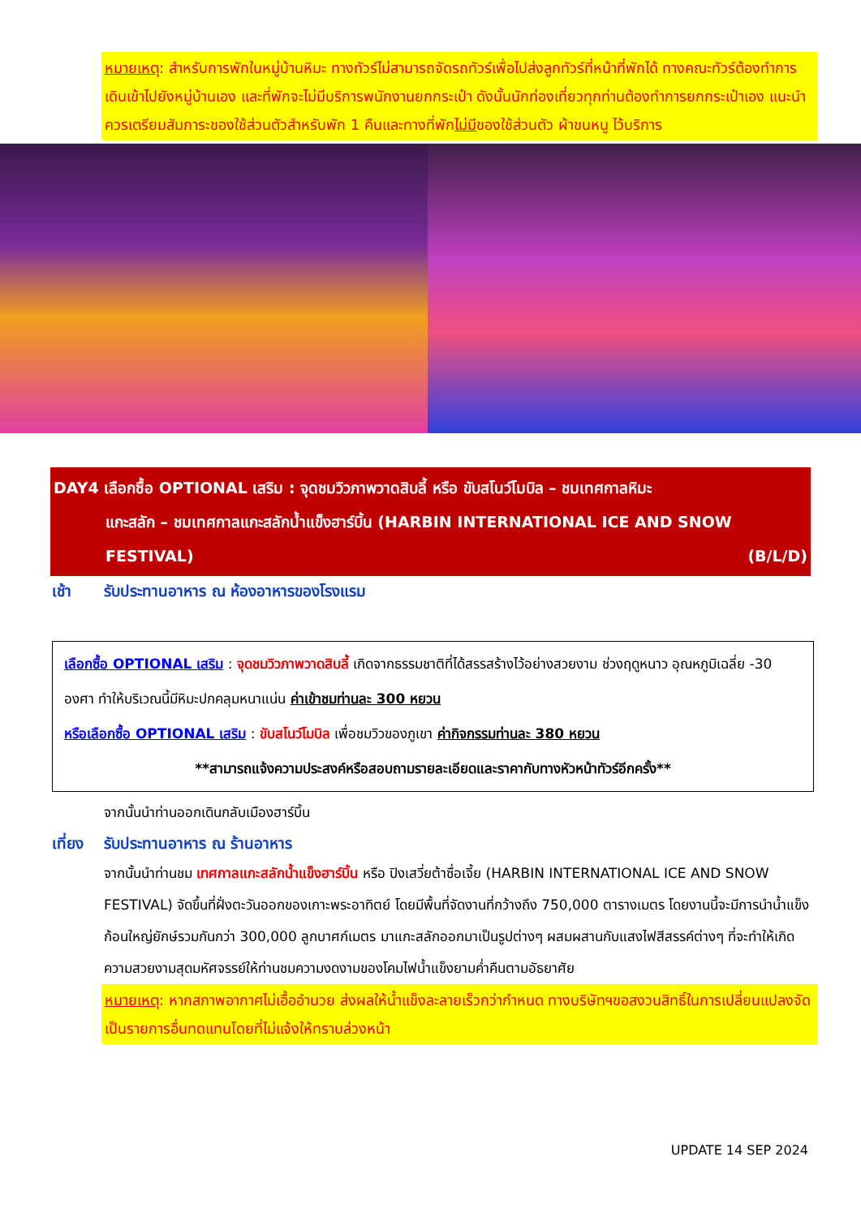หมายเหตุ: สำหรับการพักในหมู่บ้านหิมะ ทางทัวร์ไม่สามารถจัดรถทัวร์เพื่อไปส่งลูกทัวร์ที่หน้าที่พักได้ ทางคณะทัวร์ต้องทำการเดินเข้าไปยังหมู่บ้านเอง และที่พักจะไม่มีบริการพนักงานยกกระเป๋า ดังนั้นนักท่องเที่ยวทุกท่านต้องทำการยกกระเป๋าเอง แนะนำควรเตรียมสัมภาระของใช้ส่วนตัวสำหรับพัก 1 คืนและทางที่พักไม่มีของใช้ส่วนตัว ผ้าขนหนู ไว้บริการ
DAY4 เลือกซื้อ OPTIONAL เสริม : จุดชมวิวภาพวาดสิบลี้ หรือ ขับสโนว์โมบิล – ชมเทศกาลหิมะ
แกะสลัก – ชมเทศกาลแกะสลักน้ำแข็งฮาร์บิ้น (HARBIN INTERNATIONAL ICE AND SNOW
FESTIVAL) (B/L/D)
เช้า รับประทานอาหาร ณ ห้องอาหารของโรงแรม
เลือกซื้อ OPTIONAL เสริม : จุดชมวิวภาพวาดสิบลี้ เกิดจากธรรมชาติที่ได้สรรสร้างไว้อย่างสวยงาม ช่วงฤดูหนาว อุณหภูมิเฉลี่ย -30 องศา ทำให้บริเวณนี้มีหิมะปกคลุมหนาแน่น ค่าเข้าชมท่านละ 300 หยวน
หรือเลือกซื้อ OPTIONAL เสริม : ขับสโนว์โมบิล เพื่อชมวิวของภูเขา ค่ากิจกรรมท่านละ 380 หยวน
**สามารถแจ้งความประสงค์หรือสอบถามรายละเอียดและราคากับทางหัวหน้าทัวร์อีกครั้ง**
จากนั้นนำท่านออกเดินกลับเมืองฮาร์บิ้น
เที่ยง รับประทานอาหาร ณ ร้านอาหาร
จากนั้นนำท่านชม เทศกาลแกะสลักน้ำแข็งฮาร์บิ้น หรือ ปิงเสวี่ยต้าซื่อเจี้ย (HARBIN INTERNATIONAL ICE AND SNOW FESTIVAL) จัดขึ้นที่ฝั่งตะวันออกของเกาะพระอาทิตย์ โดยมีพื้นที่จัดงานที่กว้างถึง 750,000 ตารางเมตร โดยงานนี้จะมีการนำน้ำแข็งก้อนใหญ่ยักษ์รวมกันกว่า 300,000 ลูกบาศก์เมตร มาแกะสลักออกมาเป็นรูปต่างๆ ผสมผสานกับแสงไฟสีสรรค์ต่างๆ ที่จะทำให้เกิดความสวยงามสุดมหัศจรรย์ให้ท่านชมความงดงามของโคมไฟน้ำแข็งยามค่ำคืนตามอัธยาศัย
หมายเหตุ: หากสภาพอากาศไม่เอื้ออำนวย ส่งผลให้น้ำแข็งละลายเร็วกว่ากำหนด ทางบริษัทฯขอสงวนสิทธิ์ในการเปลี่ยนแปลงจัดเป็นรายการอื่นทดแทนโดยที่ไม่แจ้งให้ทราบล่วงหน้า
UPDATE 14 SEP 2024